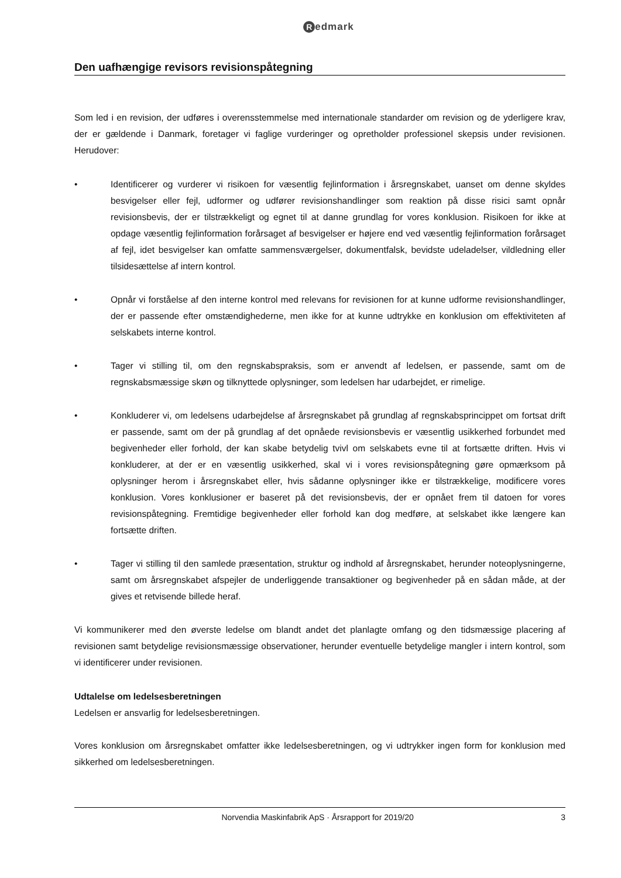Redmark
Den uafhængige revisors revisionspåtegning
Som led i en revision, der udføres i overensstemmelse med internationale standarder om revision og de yderligere krav, der er gældende i Danmark, foretager vi faglige vurderinger og opretholder professionel skepsis under revisionen. Herudover:
• Identificerer og vurderer vi risikoen for væsentlig fejlinformation i årsregnskabet, uanset om denne skyldes besvigelser eller fejl, udformer og udfører revisionshandlinger som reaktion på disse risici samt opnår revisionsbevis, der er tilstrækkeligt og egnet til at danne grundlag for vores konklusion. Risikoen for ikke at opdage væsentlig fejlinformation forårsaget af besvigelser er højere end ved væsentlig fejlinformation forårsaget af fejl, idet besvigelser kan omfatte sammensværgelser, dokumentfalsk, bevidste udeladelser, vildledning eller tilsidesættelse af intern kontrol.
• Opnår vi forståelse af den interne kontrol med relevans for revisionen for at kunne udforme revisionshandlinger, der er passende efter omstændighederne, men ikke for at kunne udtrykke en konklusion om effektiviteten af selskabets interne kontrol.
• Tager vi stilling til, om den regnskabspraksis, som er anvendt af ledelsen, er passende, samt om de regnskabsmæssige skøn og tilknyttede oplysninger, som ledelsen har udarbejdet, er rimelige.
• Konkluderer vi, om ledelsens udarbejdelse af årsregnskabet på grundlag af regnskabsprincippet om fortsat drift er passende, samt om der på grundlag af det opnåede revisionsbevis er væsentlig usikkerhed forbundet med begivenheder eller forhold, der kan skabe betydelig tvivl om selskabets evne til at fortsætte driften. Hvis vi konkluderer, at der er en væsentlig usikkerhed, skal vi i vores revisionspåtegning gøre opmærksom på oplysninger herom i årsregnskabet eller, hvis sådanne oplysninger ikke er tilstrækkelige, modificere vores konklusion. Vores konklusioner er baseret på det revisionsbevis, der er opnået frem til datoen for vores revisionspåtegning. Fremtidige begivenheder eller forhold kan dog medføre, at selskabet ikke længere kan fortsætte driften.
• Tager vi stilling til den samlede præsentation, struktur og indhold af årsregnskabet, herunder noteoplysningerne, samt om årsregnskabet afspejler de underliggende transaktioner og begivenheder på en sådan måde, at der gives et retvisende billede heraf.
Vi kommunikerer med den øverste ledelse om blandt andet det planlagte omfang og den tidsmæssige placering af revisionen samt betydelige revisionsmæssige observationer, herunder eventuelle betydelige mangler i intern kontrol, som vi identificerer under revisionen.
Udtalelse om ledelsesberetningen
Ledelsen er ansvarlig for ledelsesberetningen.
Vores konklusion om årsregnskabet omfatter ikke ledelsesberetningen, og vi udtrykker ingen form for konklusion med sikkerhed om ledelsesberetningen.
Norvendia Maskinfabrik ApS · Årsrapport for 2019/20 3